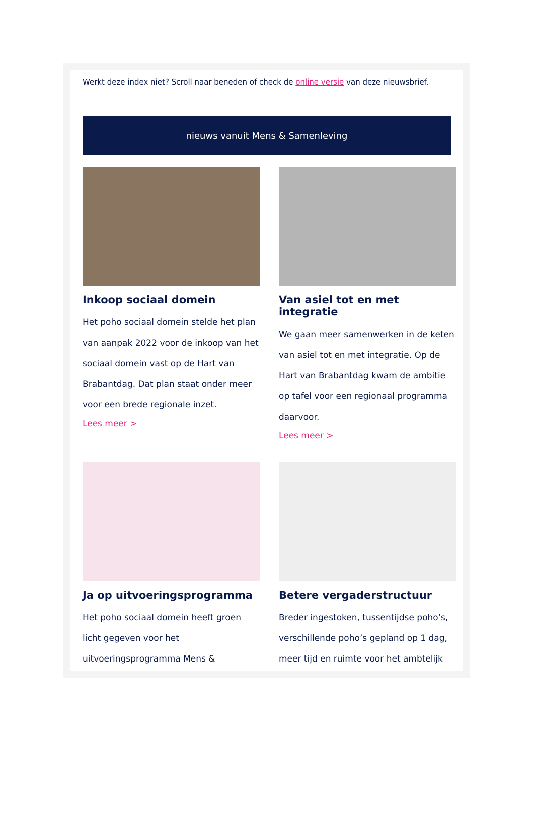Werkt deze index niet? Scroll naar beneden of check de online versie van deze nieuwsbrief.
nieuws vanuit Mens & Samenleving
Inkoop sociaal domein
Het poho sociaal domein stelde het plan van aanpak 2022 voor de inkoop van het sociaal domein vast op de Hart van Brabantdag. Dat plan staat onder meer voor een brede regionale inzet.
Lees meer >
Van asiel tot en met integratie
We gaan meer samenwerken in de keten van asiel tot en met integratie. Op de Hart van Brabantdag kwam de ambitie op tafel voor een regionaal programma daarvoor.
Lees meer >
Ja op uitvoeringsprogramma
Het poho sociaal domein heeft groen licht gegeven voor het uitvoeringsprogramma Mens &
Betere vergaderstructuur
Breder ingestoken, tussentijdse poho’s, verschillende poho’s gepland op 1 dag, meer tijd en ruimte voor het ambtelijk